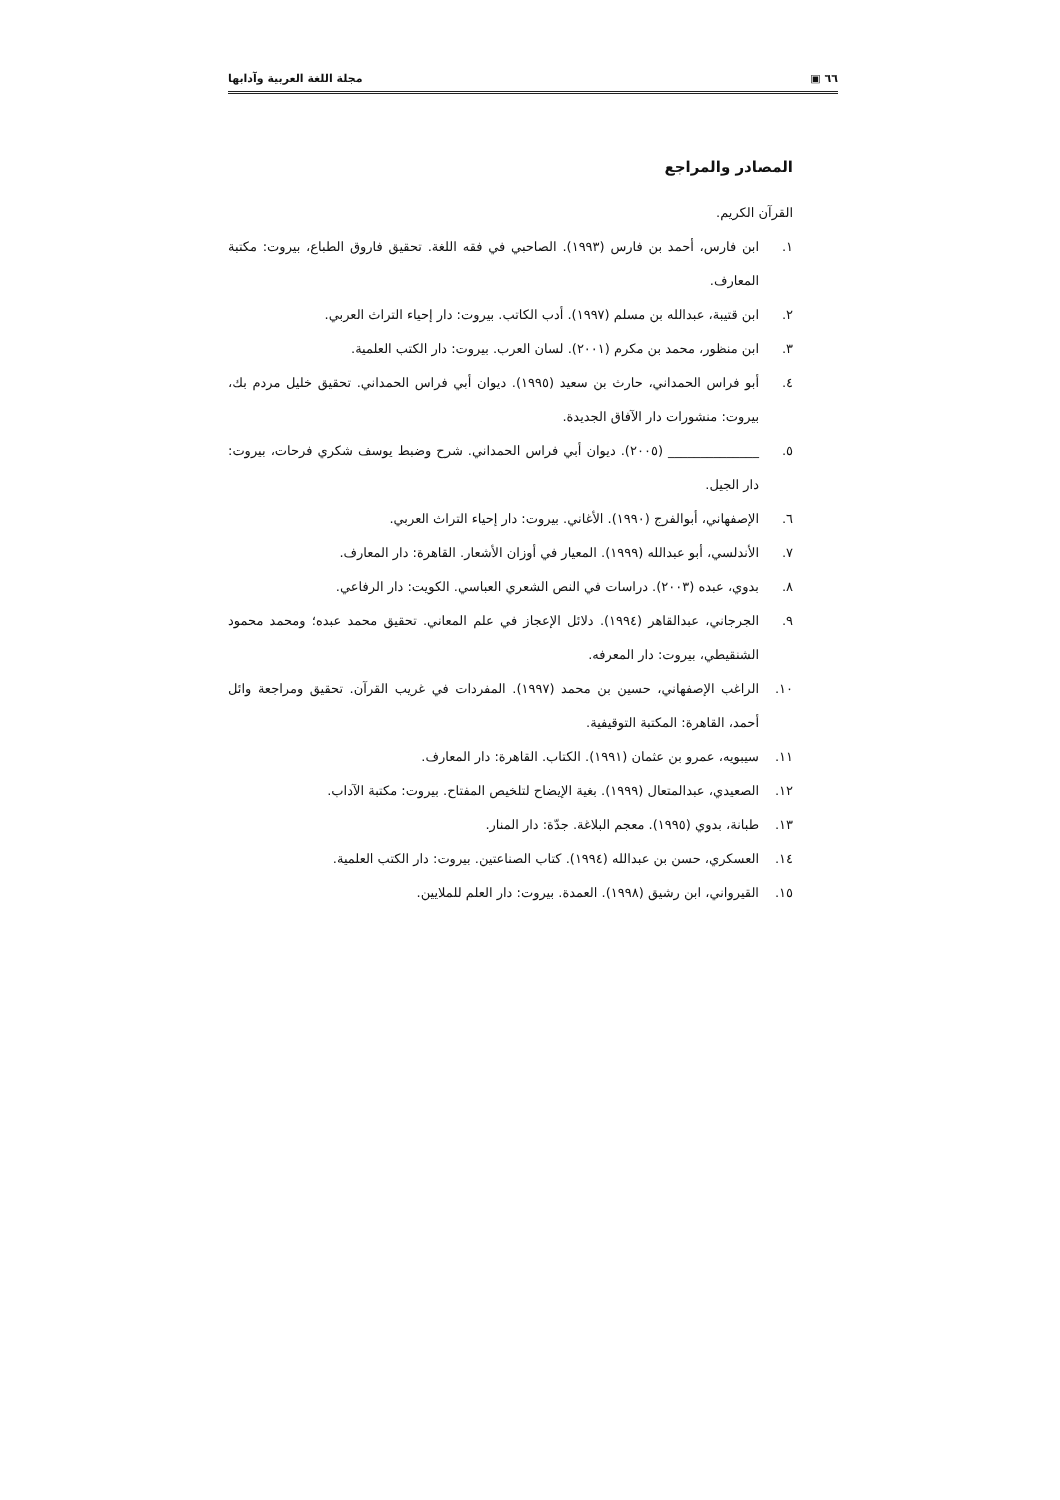٦٦ ▣ مجلة اللغة العربية وآدابها
المصادر والمراجع
القرآن الكريم.
١. ابن فارس، أحمد بن فارس (١٩٩٣). الصاحبي في فقه اللغة. تحقيق فاروق الطباع، بيروت: مكتبة المعارف.
٢. ابن قتيبة، عبدالله بن مسلم (١٩٩٧). أدب الكاتب. بيروت: دار إحياء التراث العربي.
٣. ابن منظور، محمد بن مكرم (٢٠٠١). لسان العرب. بيروت: دار الكتب العلمية.
٤. أبو فراس الحمداني، حارث بن سعيد (١٩٩٥). ديوان أبي فراس الحمداني. تحقيق خليل مردم بك، بيروت: منشورات دار الآفاق الجديدة.
٥. ______________ (٢٠٠٥). ديوان أبي فراس الحمداني. شرح وضبط يوسف شكري فرحات، بيروت: دار الجيل.
٦. الإصفهاني، أبوالفرج (١٩٩٠). الأغاني. بيروت: دار إحياء التراث العربي.
٧. الأندلسي، أبو عبدالله (١٩٩٩). المعيار في أوزان الأشعار. القاهرة: دار المعارف.
٨. بدوي، عبده (٢٠٠٣). دراسات في النص الشعري العباسي. الكويت: دار الرفاعي.
٩. الجرجاني، عبدالقاهر (١٩٩٤). دلائل الإعجاز في علم المعاني. تحقيق محمد عبده؛ ومحمد محمود الشنقيطي، بيروت: دار المعرفه.
١٠. الراغب الإصفهاني، حسين بن محمد (١٩٩٧). المفردات في غريب القرآن. تحقيق ومراجعة وائل أحمد، القاهرة: المكتبة التوقيفية.
١١. سيبويه، عمرو بن عثمان (١٩٩١). الكتاب. القاهرة: دار المعارف.
١٢. الصعيدي، عبدالمتعال (١٩٩٩). بغية الإيضاح لتلخيص المفتاح. بيروت: مكتبة الآداب.
١٣. طبانة، بدوي (١٩٩٥). معجم البلاغة. جدّة: دار المنار.
١٤. العسكري، حسن بن عبدالله (١٩٩٤). كتاب الصناعتين. بيروت: دار الكتب العلمية.
١٥. القيرواني، ابن رشيق (١٩٩٨). العمدة. بيروت: دار العلم للملايين.